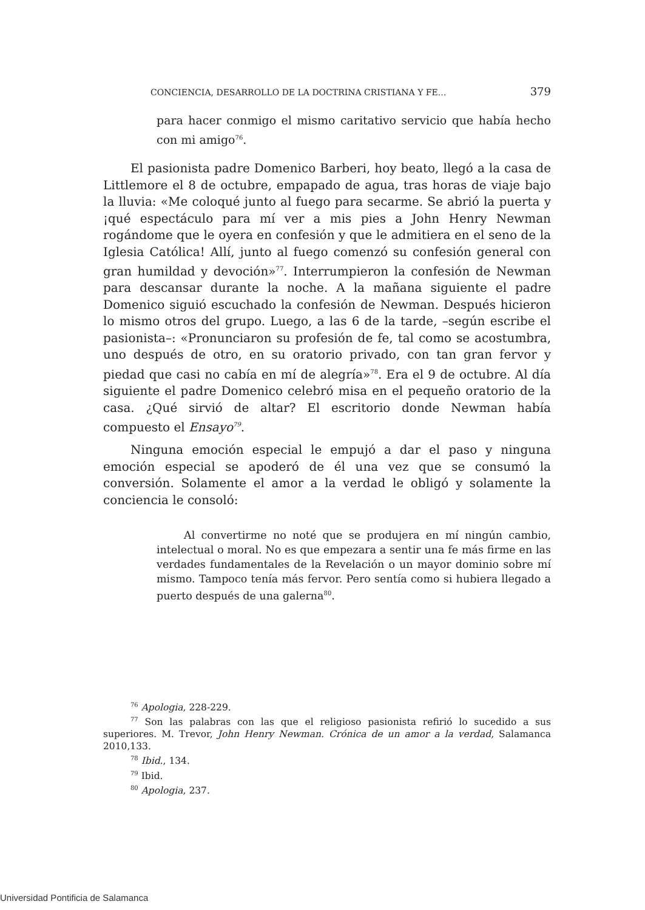CONCIENCIA, DESARROLLO DE LA DOCTRINA CRISTIANA Y FE... 379
para hacer conmigo el mismo caritativo servicio que había hecho con mi amigo<sup>76</sup>.
El pasionista padre Domenico Barberi, hoy beato, llegó a la casa de Littlemore el 8 de octubre, empapado de agua, tras horas de viaje bajo la lluvia: «Me coloqué junto al fuego para secarme. Se abrió la puerta y ¡qué espectáculo para mí ver a mis pies a John Henry Newman rogándome que le oyera en confesión y que le admitiera en el seno de la Iglesia Católica! Allí, junto al fuego comenzó su confesión general con gran humildad y devoción»<sup>77</sup>. Interrumpieron la confesión de Newman para descansar durante la noche. A la mañana siguiente el padre Domenico siguió escuchado la confesión de Newman. Después hicieron lo mismo otros del grupo. Luego, a las 6 de la tarde, –según escribe el pasionista–: «Pronunciaron su profesión de fe, tal como se acostumbra, uno después de otro, en su oratorio privado, con tan gran fervor y piedad que casi no cabía en mí de alegría»<sup>78</sup>. Era el 9 de octubre. Al día siguiente el padre Domenico celebró misa en el pequeño oratorio de la casa. ¿Qué sirvió de altar? El escritorio donde Newman había compuesto el Ensayo<sup>79</sup>.
Ninguna emoción especial le empujó a dar el paso y ninguna emoción especial se apoderó de él una vez que se consumó la conversión. Solamente el amor a la verdad le obligó y solamente la conciencia le consoló:
Al convertirme no noté que se produjera en mí ningún cambio, intelectual o moral. No es que empezara a sentir una fe más firme en las verdades fundamentales de la Revelación o un mayor dominio sobre mí mismo. Tampoco tenía más fervor. Pero sentía como si hubiera llegado a puerto después de una galerna<sup>80</sup>.
<sup>76</sup> Apologia, 228-229.
<sup>77</sup> Son las palabras con las que el religioso pasionista refirió lo sucedido a sus superiores. M. Trevor, John Henry Newman. Crónica de un amor a la verdad, Salamanca 2010,133.
<sup>78</sup> Ibid., 134.
<sup>79</sup> Ibid.
<sup>80</sup> Apologia, 237.
Universidad Pontificia de Salamanca